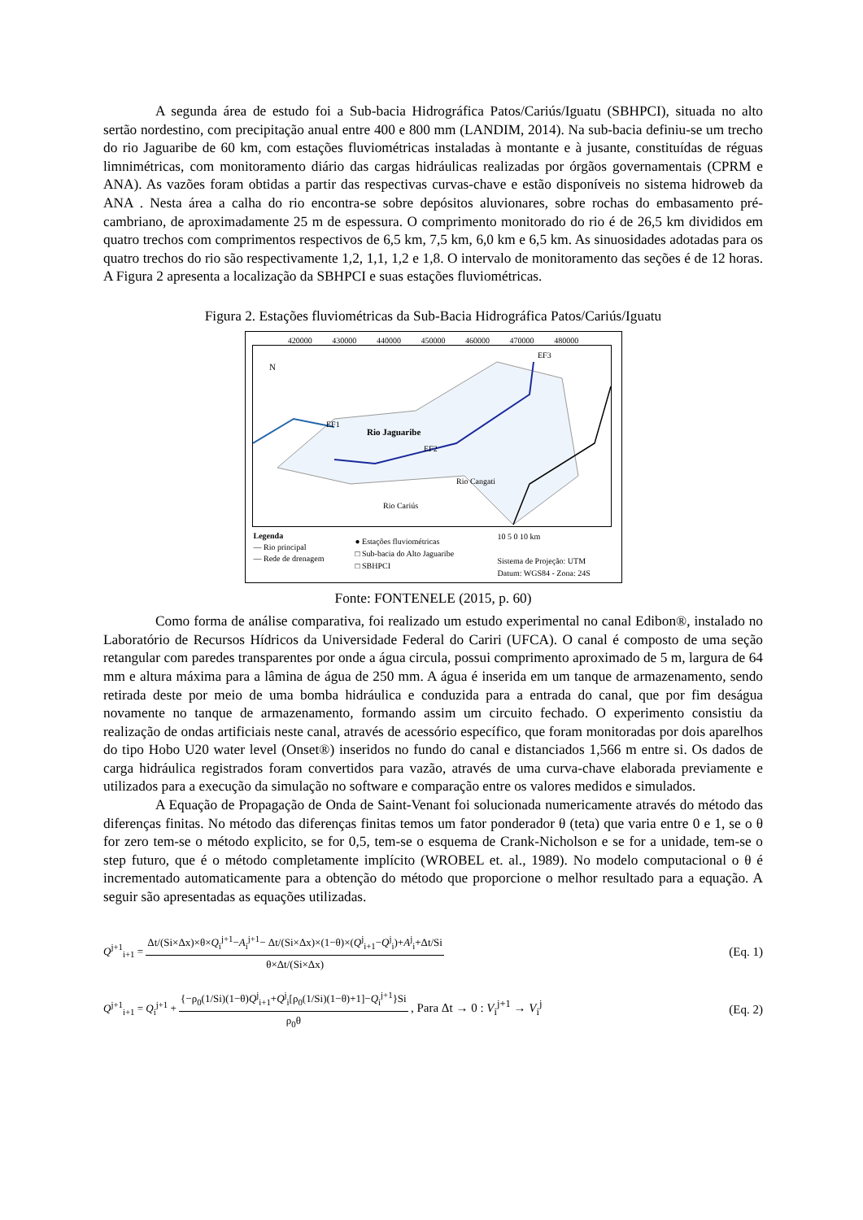A segunda área de estudo foi a Sub-bacia Hidrográfica Patos/Cariús/Iguatu (SBHPCI), situada no alto sertão nordestino, com precipitação anual entre 400 e 800 mm (LANDIM, 2014). Na sub-bacia definiu-se um trecho do rio Jaguaribe de 60 km, com estações fluviométricas instaladas à montante e à jusante, constituídas de réguas limnimétricas, com monitoramento diário das cargas hidráulicas realizadas por órgãos governamentais (CPRM e ANA). As vazões foram obtidas a partir das respectivas curvas-chave e estão disponíveis no sistema hidroweb da ANA . Nesta área a calha do rio encontra-se sobre depósitos aluvionares, sobre rochas do embasamento pré-cambriano, de aproximadamente 25 m de espessura. O comprimento monitorado do rio é de 26,5 km divididos em quatro trechos com comprimentos respectivos de 6,5 km, 7,5 km, 6,0 km e 6,5 km. As sinuosidades adotadas para os quatro trechos do rio são respectivamente 1,2, 1,1, 1,2 e 1,8. O intervalo de monitoramento das seções é de 12 horas. A Figura 2 apresenta a localização da SBHPCI e suas estações fluviométricas.
Figura 2. Estações fluviométricas da Sub-Bacia Hidrográfica Patos/Cariús/Iguatu
420000 430000 440000 450000 460000 470000 480000
N
Rio Jaguaribe
EF1
EF2
EF3
Rio Cangati
Rio Cariús
Legenda
— Rio principal
— Rede de drenagem
● Estações fluviométricas
□ Sub-bacia do Alto Jaguaribe
□ SBHPCI
10 5 0 10 km
Sistema de Projeção: UTM
Datum: WGS84 - Zona: 24S
Fonte: FONTENELE (2015, p. 60)
Como forma de análise comparativa, foi realizado um estudo experimental no canal Edibon®, instalado no Laboratório de Recursos Hídricos da Universidade Federal do Cariri (UFCA). O canal é composto de uma seção retangular com paredes transparentes por onde a água circula, possui comprimento aproximado de 5 m, largura de 64 mm e altura máxima para a lâmina de água de 250 mm. A água é inserida em um tanque de armazenamento, sendo retirada deste por meio de uma bomba hidráulica e conduzida para a entrada do canal, que por fim deságua novamente no tanque de armazenamento, formando assim um circuito fechado. O experimento consistiu da realização de ondas artificiais neste canal, através de acessório específico, que foram monitoradas por dois aparelhos do tipo Hobo U20 water level (Onset®) inseridos no fundo do canal e distanciados 1,566 m entre si. Os dados de carga hidráulica registrados foram convertidos para vazão, através de uma curva-chave elaborada previamente e utilizados para a execução da simulação no software e comparação entre os valores medidos e simulados.
A Equação de Propagação de Onda de Saint-Venant foi solucionada numericamente através do método das diferenças finitas. No método das diferenças finitas temos um fator ponderador θ (teta) que varia entre 0 e 1, se o θ for zero tem-se o método explicito, se for 0,5, tem-se o esquema de Crank-Nicholson e se for a unidade, tem-se o step futuro, que é o método completamente implícito (WROBEL et. al., 1989). No modelo computacional o θ é incrementado automaticamente para a obtenção do método que proporcione o melhor resultado para a equação. A seguir são apresentadas as equações utilizadas.
Q<sup>j+1</sup><sub>i+1</sub> = Δt/(Si×Δx)×θ×Q<sub>i</sub><sup>j+1</sup>−A<sub>i</sub><sup>j+1</sup>− Δt/(Si×Δx)×(1−θ)×(Q<sup>j</sup><sub>i+1</sub>−Q<sup>j</sup><sub>i</sub>)+A<sup>j</sup><sub>i</sub>+Δt/Si θ×Δt/(Si×Δx) (Eq. 1)
Q<sup>j+1</sup><sub>i+1</sub> = Q<sub>i</sub><sup>j+1</sup> + {−ρ<sub>0</sub>(1/Si)(1−θ)Q<sup>j</sup><sub>i+1</sub>+Q<sup>j</sup><sub>i</sub>[ρ<sub>0</sub>(1/Si)(1−θ)+1]−Q<sub>i</sub><sup>j+1</sup>}Si ρ<sub>0</sub>θ , Para Δt → 0 : V<sub>i</sub><sup>j+1</sup> → V<sub>i</sub><sup>j</sup> (Eq. 2)